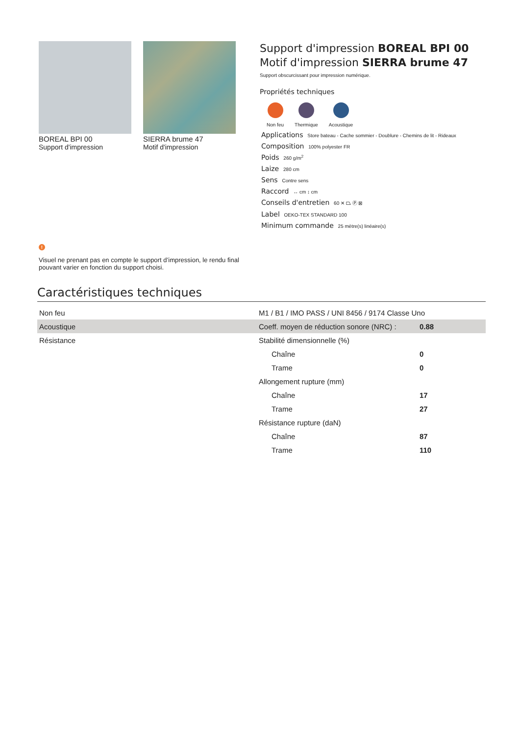BOREAL BPI 00
Support d'impression
SIERRA brume 47
Motif d'impression
Support d'impression BOREAL BPI 00
Motif d'impression SIERRA brume 47
Support obscurcissant pour impression numérique.
Propriétés techniques
Non feu Thermique Acoustique
Applications Store bateau - Cache sommier - Doublure - Chemins de lit - Rideaux
Composition 100% polyester FR
Poids 260 g/m<sup>2</sup>
Laize 280 cm
Sens Contre sens
Raccord ↔ cm ↕ cm
Conseils d'entretien 60 ✕ ⏢ Ⓟ ⊠
Label OEKO-TEX STANDARD 100
Minimum commande 25 mètre(s) linéaire(s)
!
Visuel ne prenant pas en compte le support d’impression, le rendu final pouvant varier en fonction du support choisi.
Caractéristiques techniques
| Non feu | M1 / B1 / IMO PASS / UNI 8456 / 9174 Classe Uno | |
| Acoustique | Coeff. moyen de réduction sonore (NRC) : | 0.88 |
| Résistance | Stabilité dimensionnelle (%) | |
| | Chaîne | 0 |
| | Trame | 0 |
| | Allongement rupture (mm) | |
| | Chaîne | 17 |
| | Trame | 27 |
| | Résistance rupture (daN) | |
| | Chaîne | 87 |
| | Trame | 110 |